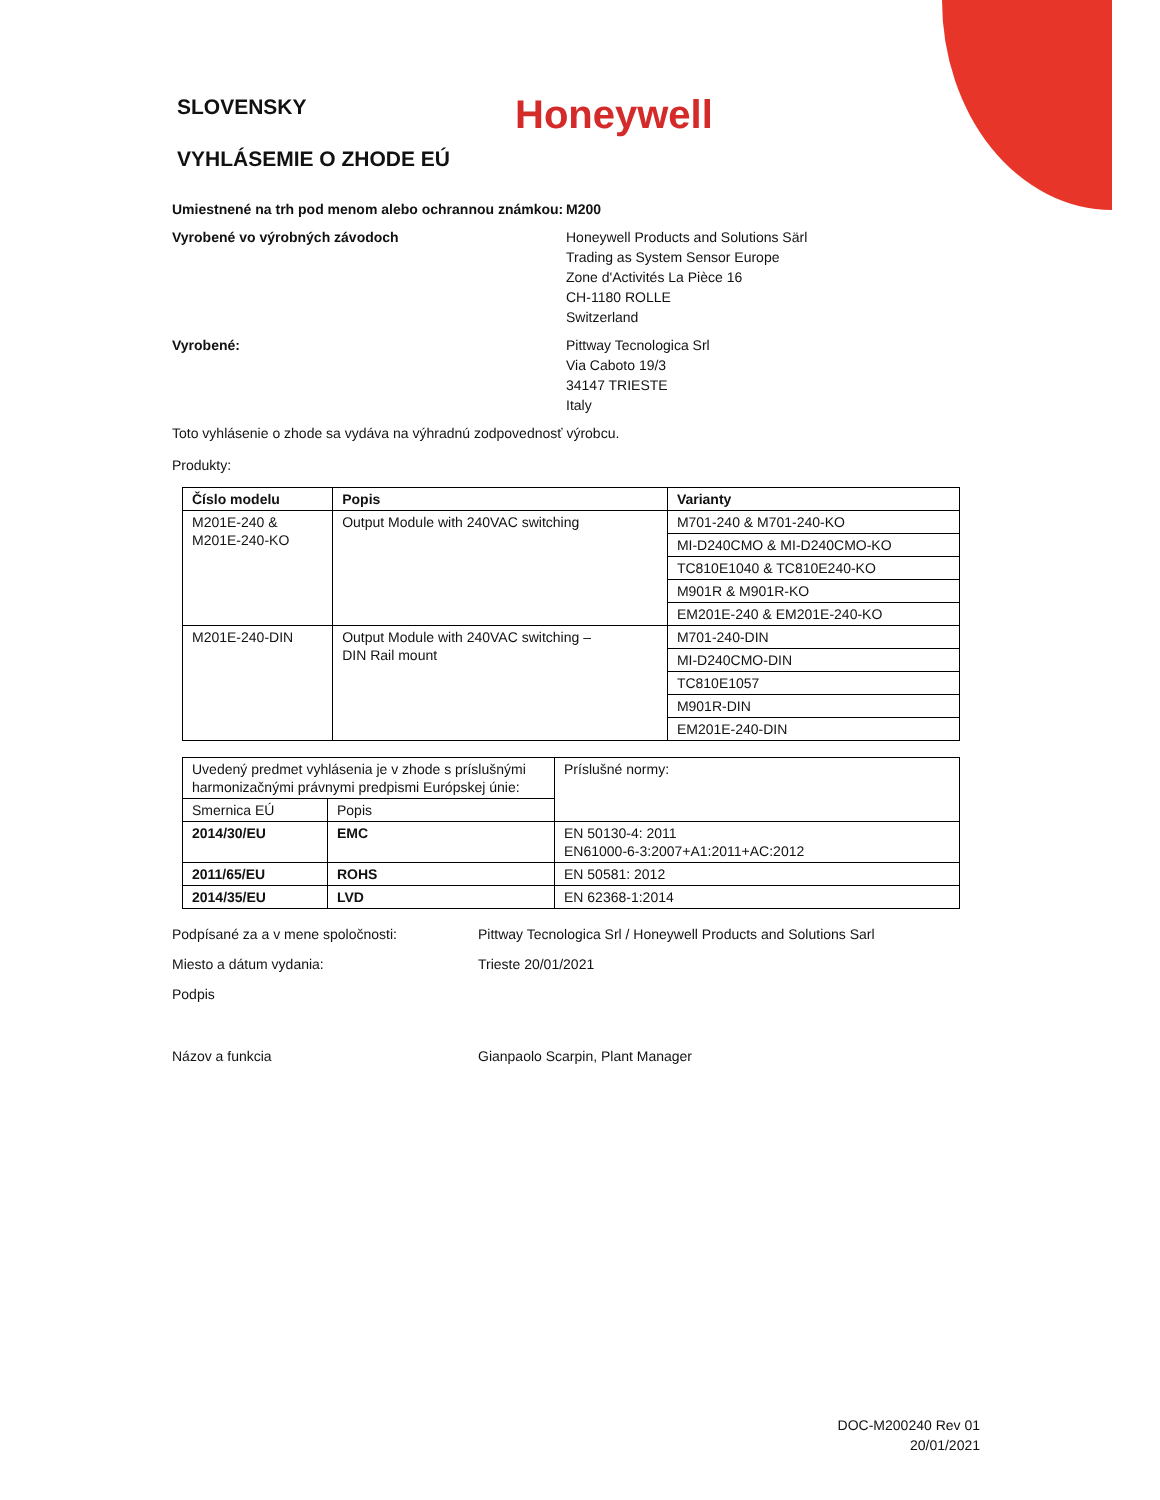SLOVENSKY
Honeywell
VYHLÁSEMIE O ZHODE EÚ
Umiestnené na trh pod menom alebo ochrannou známkou:
M200
Vyrobené vo výrobných závodoch Honeywell Products and Solutions Särl
Trading as System Sensor Europe
Zone d'Activités La Pièce 16
CH-1180 ROLLE
Switzerland
Vyrobené: Pittway Tecnologica Srl
Via Caboto 19/3
34147 TRIESTE
Italy
Toto vyhlásenie o zhode sa vydáva na výhradnú zodpovednosť výrobcu.
Produkty:
| Číslo modelu | Popis | Varianty |
| --- | --- | --- |
| M201E-240 & M201E-240-KO | Output Module with 240VAC switching | M701-240 & M701-240-KO |
| | | MI-D240CMO & MI-D240CMO-KO |
| | | TC810E1040 & TC810E240-KO |
| | | M901R & M901R-KO |
| | | EM201E-240 & EM201E-240-KO |
| M201E-240-DIN | Output Module with 240VAC switching – DIN Rail mount | M701-240-DIN |
| | | MI-D240CMO-DIN |
| | | TC810E1057 |
| | | M901R-DIN |
| | | EM201E-240-DIN |
| Uvedený predmet vyhlásenia je v zhode s príslušnými harmonizačnými právnymi predpismi Európskej únie: | | Príslušné normy: |
| Smernica EÚ | Popis | |
| 2014/30/EU | EMC | EN 50130-4: 2011 EN61000-6-3:2007+A1:2011+AC:2012 |
| 2011/65/EU | ROHS | EN 50581: 2012 |
| 2014/35/EU | LVD | EN 62368-1:2014 |
Podpísané za a v mene spoločnosti: Pittway Tecnologica Srl / Honeywell Products and Solutions Sarl
Miesto a dátum vydania: Trieste 20/01/2021
Podpis
Názov a funkcia Gianpaolo Scarpin, Plant Manager
DOC-M200240 Rev 01
20/01/2021